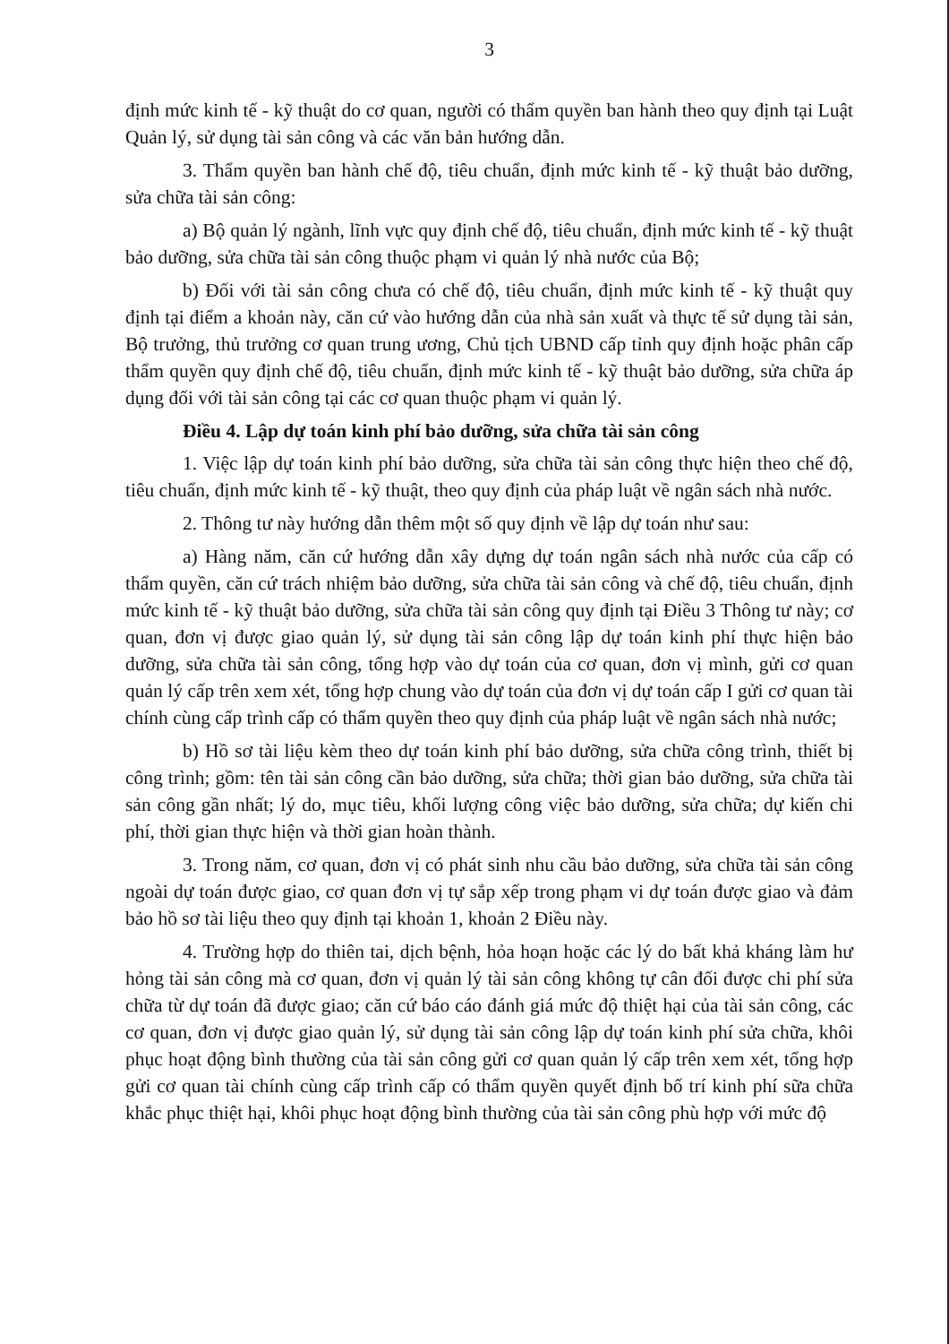3
định mức kinh tế - kỹ thuật do cơ quan, người có thẩm quyền ban hành theo quy định tại Luật Quản lý, sử dụng tài sản công và các văn bản hướng dẫn.
3. Thẩm quyền ban hành chế độ, tiêu chuẩn, định mức kinh tế - kỹ thuật bảo dưỡng, sửa chữa tài sản công:
a) Bộ quản lý ngành, lĩnh vực quy định chế độ, tiêu chuẩn, định mức kinh tế - kỹ thuật bảo dưỡng, sửa chữa tài sản công thuộc phạm vi quản lý nhà nước của Bộ;
b) Đối với tài sản công chưa có chế độ, tiêu chuẩn, định mức kinh tế - kỹ thuật quy định tại điểm a khoản này, căn cứ vào hướng dẫn của nhà sản xuất và thực tế sử dụng tài sản, Bộ trưởng, thủ trưởng cơ quan trung ương, Chủ tịch UBND cấp tỉnh quy định hoặc phân cấp thẩm quyền quy định chế độ, tiêu chuẩn, định mức kinh tế - kỹ thuật bảo dưỡng, sửa chữa áp dụng đối với tài sản công tại các cơ quan thuộc phạm vi quản lý.
Điều 4. Lập dự toán kinh phí bảo dưỡng, sửa chữa tài sản công
1. Việc lập dự toán kinh phí bảo dưỡng, sửa chữa tài sản công thực hiện theo chế độ, tiêu chuẩn, định mức kinh tế - kỹ thuật, theo quy định của pháp luật về ngân sách nhà nước.
2. Thông tư này hướng dẫn thêm một số quy định về lập dự toán như sau:
a) Hàng năm, căn cứ hướng dẫn xây dựng dự toán ngân sách nhà nước của cấp có thẩm quyền, căn cứ trách nhiệm bảo dưỡng, sửa chữa tài sản công và chế độ, tiêu chuẩn, định mức kinh tế - kỹ thuật bảo dưỡng, sửa chữa tài sản công quy định tại Điều 3 Thông tư này; cơ quan, đơn vị được giao quản lý, sử dụng tài sản công lập dự toán kinh phí thực hiện bảo dưỡng, sửa chữa tài sản công, tổng hợp vào dự toán của cơ quan, đơn vị mình, gửi cơ quan quản lý cấp trên xem xét, tổng hợp chung vào dự toán của đơn vị dự toán cấp I gửi cơ quan tài chính cùng cấp trình cấp có thẩm quyền theo quy định của pháp luật về ngân sách nhà nước;
b) Hồ sơ tài liệu kèm theo dự toán kinh phí bảo dưỡng, sửa chữa công trình, thiết bị công trình; gồm: tên tài sản công cần bảo dưỡng, sửa chữa; thời gian bảo dưỡng, sửa chữa tài sản công gần nhất; lý do, mục tiêu, khối lượng công việc bảo dưỡng, sửa chữa; dự kiến chi phí, thời gian thực hiện và thời gian hoàn thành.
3. Trong năm, cơ quan, đơn vị có phát sinh nhu cầu bảo dưỡng, sửa chữa tài sản công ngoài dự toán được giao, cơ quan đơn vị tự sắp xếp trong phạm vi dự toán được giao và đảm bảo hồ sơ tài liệu theo quy định tại khoản 1, khoản 2 Điều này.
4. Trường hợp do thiên tai, dịch bệnh, hỏa hoạn hoặc các lý do bất khả kháng làm hư hỏng tài sản công mà cơ quan, đơn vị quản lý tài sản công không tự cân đối được chi phí sửa chữa từ dự toán đã được giao; căn cứ báo cáo đánh giá mức độ thiệt hại của tài sản công, các cơ quan, đơn vị được giao quản lý, sử dụng tài sản công lập dự toán kinh phí sửa chữa, khôi phục hoạt động bình thường của tài sản công gửi cơ quan quản lý cấp trên xem xét, tổng hợp gửi cơ quan tài chính cùng cấp trình cấp có thẩm quyền quyết định bố trí kinh phí sữa chữa khắc phục thiệt hại, khôi phục hoạt động bình thường của tài sản công phù hợp với mức độ